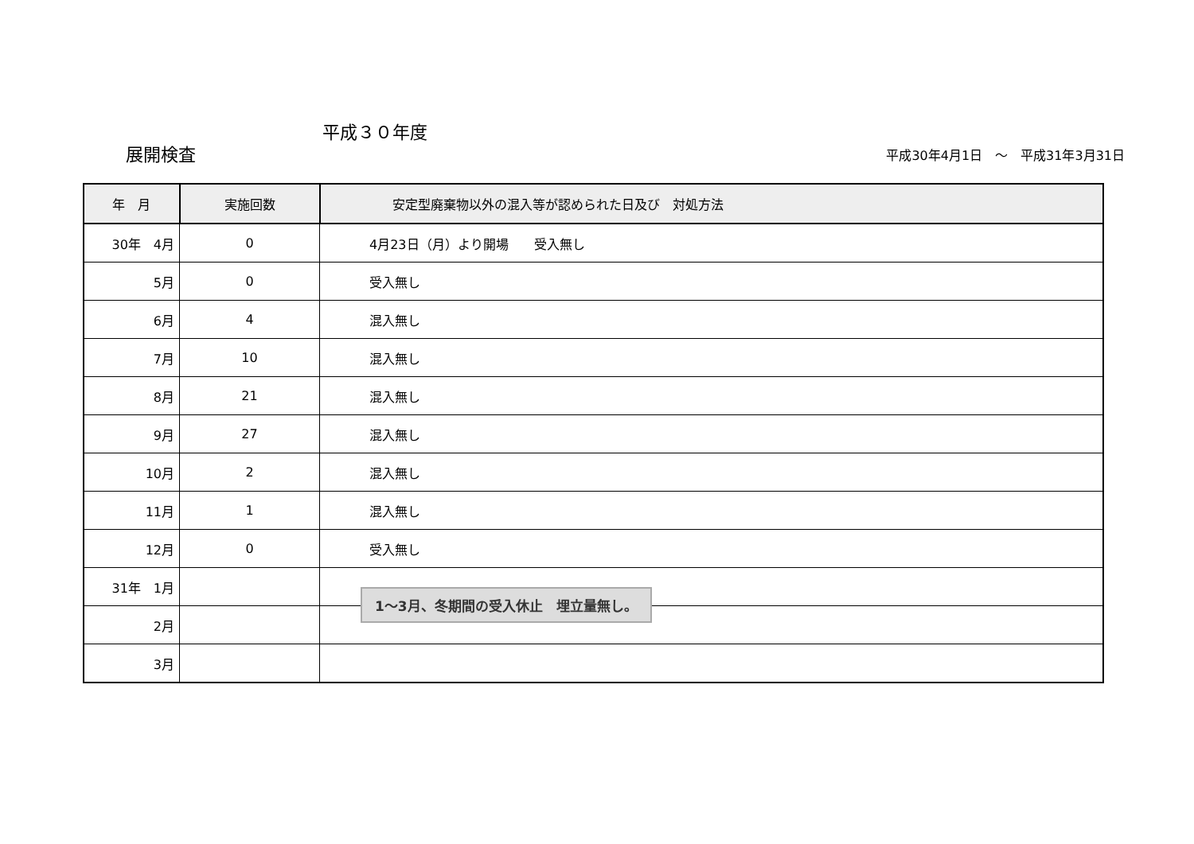平成３０年度
展開検査 平成30年4月1日　～　平成31年3月31日
| 年 月 | 実施回数 | 安定型廃棄物以外の混入等が認められた日及び 対処方法 |
| --- | --- | --- |
| 30年 4月 | 0 | 4月23日（月）より開場 受入無し |
| 5月 | 0 | 受入無し |
| 6月 | 4 | 混入無し |
| 7月 | 10 | 混入無し |
| 8月 | 21 | 混入無し |
| 9月 | 27 | 混入無し |
| 10月 | 2 | 混入無し |
| 11月 | 1 | 混入無し |
| 12月 | 0 | 受入無し |
| 31年 1月 | | |
| 2月 | | |
| 3月 | | |
1～3月、冬期間の受入休止　埋立量無し。